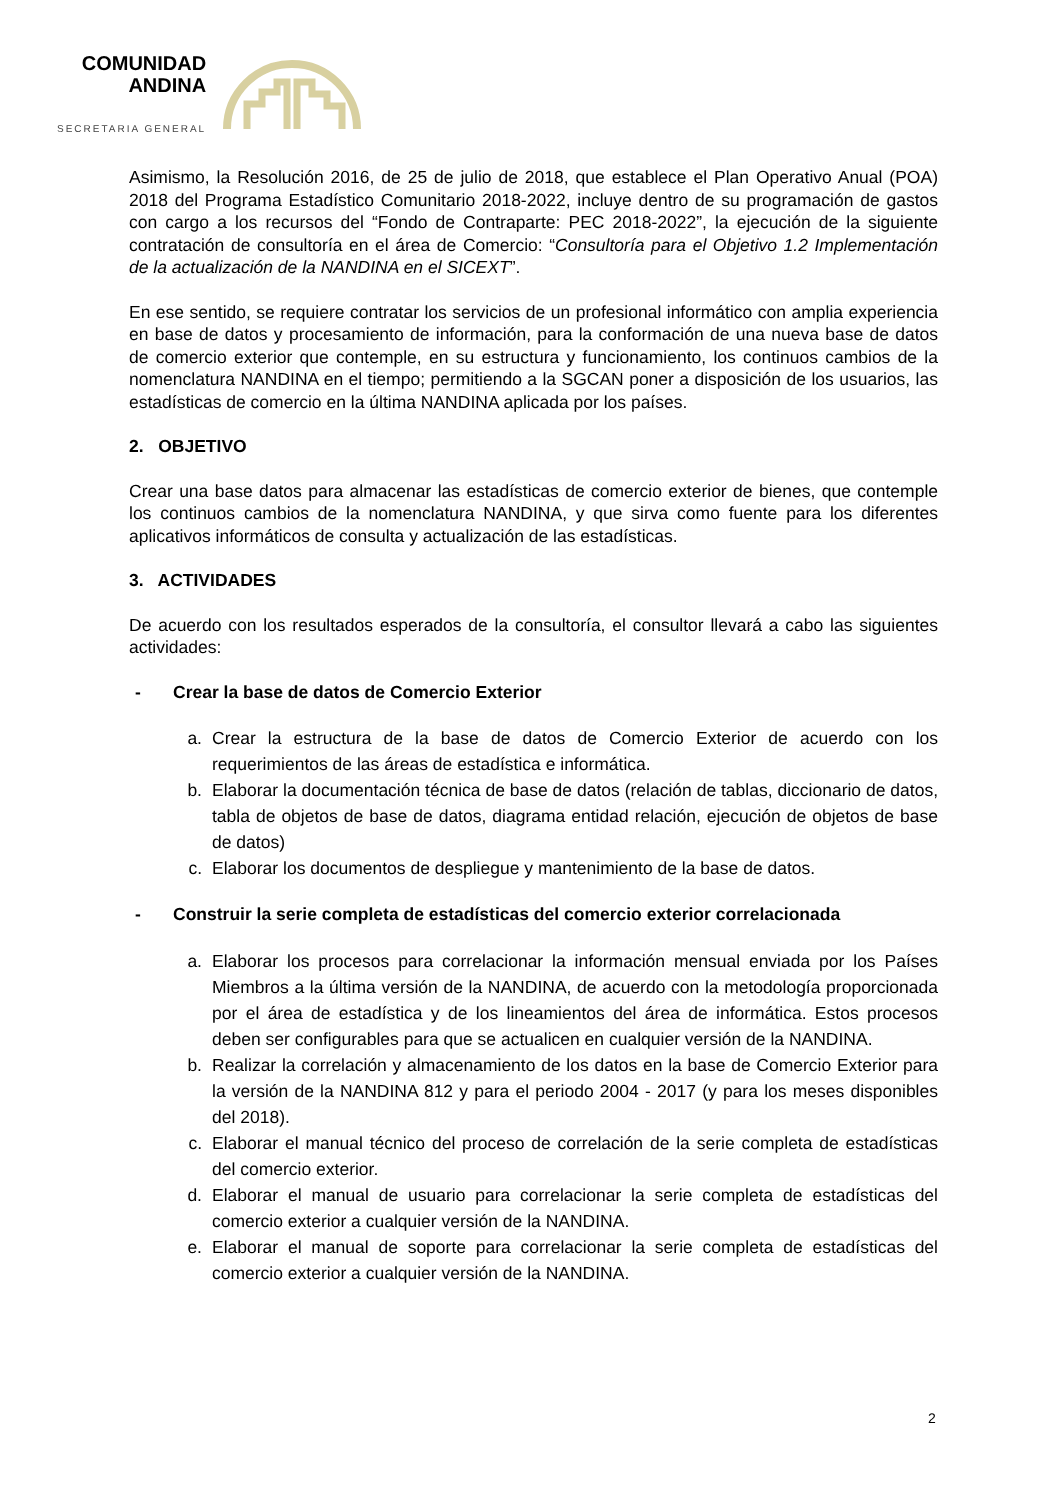COMUNIDAD
ANDINA
SECRETARIA GENERAL
Asimismo, la Resolución 2016, de 25 de julio de 2018, que establece el Plan Operativo Anual (POA) 2018 del Programa Estadístico Comunitario 2018-2022, incluye dentro de su programación de gastos con cargo a los recursos del “Fondo de Contraparte: PEC 2018-2022”, la ejecución de la siguiente contratación de consultoría en el área de Comercio: “Consultoría para el Objetivo 1.2 Implementación de la actualización de la NANDINA en el SICEXT”.
En ese sentido, se requiere contratar los servicios de un profesional informático con amplia experiencia en base de datos y procesamiento de información, para la conformación de una nueva base de datos de comercio exterior que contemple, en su estructura y funcionamiento, los continuos cambios de la nomenclatura NANDINA en el tiempo; permitiendo a la SGCAN poner a disposición de los usuarios, las estadísticas de comercio en la última NANDINA aplicada por los países.
2. OBJETIVO
Crear una base datos para almacenar las estadísticas de comercio exterior de bienes, que contemple los continuos cambios de la nomenclatura NANDINA, y que sirva como fuente para los diferentes aplicativos informáticos de consulta y actualización de las estadísticas.
3. ACTIVIDADES
De acuerdo con los resultados esperados de la consultoría, el consultor llevará a cabo las siguientes actividades:
- Crear la base de datos de Comercio Exterior
a. Crear la estructura de la base de datos de Comercio Exterior de acuerdo con los requerimientos de las áreas de estadística e informática.
b. Elaborar la documentación técnica de base de datos (relación de tablas, diccionario de datos, tabla de objetos de base de datos, diagrama entidad relación, ejecución de objetos de base de datos)
c. Elaborar los documentos de despliegue y mantenimiento de la base de datos.
- Construir la serie completa de estadísticas del comercio exterior correlacionada
a. Elaborar los procesos para correlacionar la información mensual enviada por los Países Miembros a la última versión de la NANDINA, de acuerdo con la metodología proporcionada por el área de estadística y de los lineamientos del área de informática. Estos procesos deben ser configurables para que se actualicen en cualquier versión de la NANDINA.
b. Realizar la correlación y almacenamiento de los datos en la base de Comercio Exterior para la versión de la NANDINA 812 y para el periodo 2004 - 2017 (y para los meses disponibles del 2018).
c. Elaborar el manual técnico del proceso de correlación de la serie completa de estadísticas del comercio exterior.
d. Elaborar el manual de usuario para correlacionar la serie completa de estadísticas del comercio exterior a cualquier versión de la NANDINA.
e. Elaborar el manual de soporte para correlacionar la serie completa de estadísticas del comercio exterior a cualquier versión de la NANDINA.
2